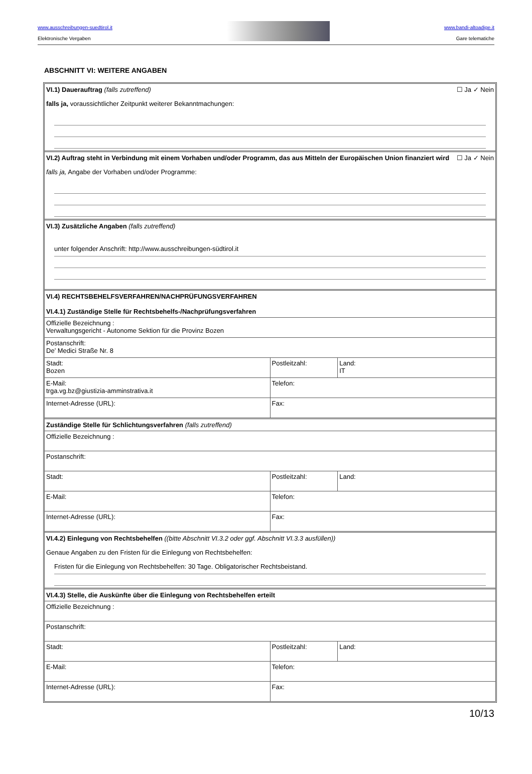www.ausschreibungen-suedtirol.it
Elektronische Vergaben
www.bandi-altoadige.it
Gare telematiche
ABSCHNITT VI: WEITERE ANGABEN
VI.1) Dauerauftrag (falls zutreffend)
☐ Ja ✓ Nein
falls ja, voraussichtlicher Zeitpunkt weiterer Bekanntmachungen:
VI.2) Auftrag steht in Verbindung mit einem Vorhaben und/oder Programm, das aus Mitteln der Europäischen Union finanziert wird
☐ Ja ✓ Nein
falls ja, Angabe der Vorhaben und/oder Programme:
VI.3) Zusätzliche Angaben (falls zutreffend)
unter folgender Anschrift: http://www.ausschreibungen-südtirol.it
VI.4) RECHTSBEHELFSVERFAHREN/NACHPRÜFUNGSVERFAHREN
VI.4.1) Zuständige Stelle für Rechtsbehelfs-/Nachprüfungsverfahren
| Offizielle Bezeichnung : Verwaltungsgericht - Autonome Sektion für die Provinz Bozen | | |
| Postanschrift: De’ Medici Straße Nr. 8 | | |
| Stadt: Bozen | Postleitzahl: | Land: IT |
| E-Mail: trga.vg.bz@giustizia-amminstrativa.it | Telefon: | |
| Internet-Adresse (URL): | Fax: | |
Zuständige Stelle für Schlichtungsverfahren (falls zutreffend)
| Offizielle Bezeichnung : | | |
| Postanschrift: | | |
| Stadt: | Postleitzahl: | Land: |
| E-Mail: | Telefon: | |
| Internet-Adresse (URL): | Fax: | |
VI.4.2) Einlegung von Rechtsbehelfen ((bitte Abschnitt VI.3.2 oder ggf. Abschnitt VI.3.3 ausfüllen))
Genaue Angaben zu den Fristen für die Einlegung von Rechtsbehelfen:
Fristen für die Einlegung von Rechtsbehelfen: 30 Tage. Obligatorischer Rechtsbeistand.
VI.4.3) Stelle, die Auskünfte über die Einlegung von Rechtsbehelfen erteilt
| Offizielle Bezeichnung : | | |
| Postanschrift: | | |
| Stadt: | Postleitzahl: | Land: |
| E-Mail: | Telefon: | |
| Internet-Adresse (URL): | Fax: | |
10/13